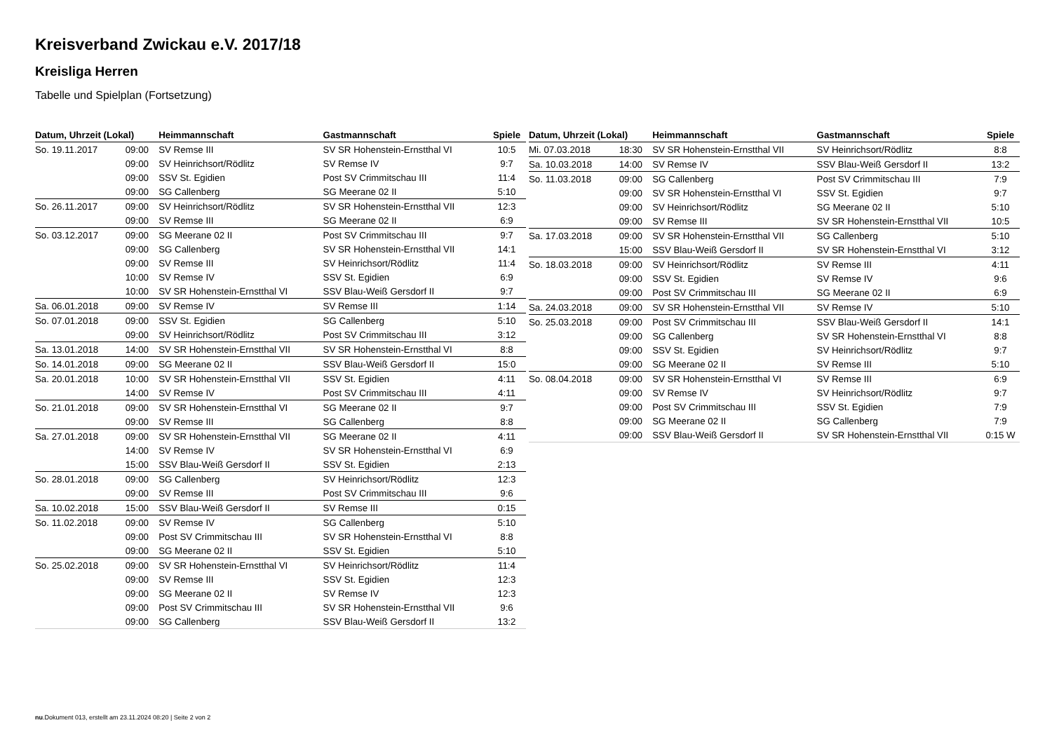Kreisverband Zwickau e.V. 2017/18
Kreisliga Herren
Tabelle und Spielplan (Fortsetzung)
| Datum, Uhrzeit (Lokal) | | Heimmannschaft | Gastmannschaft | Spiele |
| --- | --- | --- | --- | --- |
| So. 19.11.2017 | 09:00 | SV Remse III | SV SR Hohenstein-Ernstthal VI | 10:5 |
| | 09:00 | SV Heinrichsort/Rödlitz | SV Remse IV | 9:7 |
| | 09:00 | SSV St. Egidien | Post SV Crimmitschau III | 11:4 |
| | 09:00 | SG Callenberg | SG Meerane 02 II | 5:10 |
| So. 26.11.2017 | 09:00 | SV Heinrichsort/Rödlitz | SV SR Hohenstein-Ernstthal VII | 12:3 |
| | 09:00 | SV Remse III | SG Meerane 02 II | 6:9 |
| So. 03.12.2017 | 09:00 | SG Meerane 02 II | Post SV Crimmitschau III | 9:7 |
| | 09:00 | SG Callenberg | SV SR Hohenstein-Ernstthal VII | 14:1 |
| | 09:00 | SV Remse III | SV Heinrichsort/Rödlitz | 11:4 |
| | 10:00 | SV Remse IV | SSV St. Egidien | 6:9 |
| | 10:00 | SV SR Hohenstein-Ernstthal VI | SSV Blau-Weiß Gersdorf II | 9:7 |
| Sa. 06.01.2018 | 09:00 | SV Remse IV | SV Remse III | 1:14 |
| So. 07.01.2018 | 09:00 | SSV St. Egidien | SG Callenberg | 5:10 |
| | 09:00 | SV Heinrichsort/Rödlitz | Post SV Crimmitschau III | 3:12 |
| Sa. 13.01.2018 | 14:00 | SV SR Hohenstein-Ernstthal VII | SV SR Hohenstein-Ernstthal VI | 8:8 |
| So. 14.01.2018 | 09:00 | SG Meerane 02 II | SSV Blau-Weiß Gersdorf II | 15:0 |
| Sa. 20.01.2018 | 10:00 | SV SR Hohenstein-Ernstthal VII | SSV St. Egidien | 4:11 |
| | 14:00 | SV Remse IV | Post SV Crimmitschau III | 4:11 |
| So. 21.01.2018 | 09:00 | SV SR Hohenstein-Ernstthal VI | SG Meerane 02 II | 9:7 |
| | 09:00 | SV Remse III | SG Callenberg | 8:8 |
| Sa. 27.01.2018 | 09:00 | SV SR Hohenstein-Ernstthal VII | SG Meerane 02 II | 4:11 |
| | 14:00 | SV Remse IV | SV SR Hohenstein-Ernstthal VI | 6:9 |
| | 15:00 | SSV Blau-Weiß Gersdorf II | SSV St. Egidien | 2:13 |
| So. 28.01.2018 | 09:00 | SG Callenberg | SV Heinrichsort/Rödlitz | 12:3 |
| | 09:00 | SV Remse III | Post SV Crimmitschau III | 9:6 |
| Sa. 10.02.2018 | 15:00 | SSV Blau-Weiß Gersdorf II | SV Remse III | 0:15 |
| So. 11.02.2018 | 09:00 | SV Remse IV | SG Callenberg | 5:10 |
| | 09:00 | Post SV Crimmitschau III | SV SR Hohenstein-Ernstthal VI | 8:8 |
| | 09:00 | SG Meerane 02 II | SSV St. Egidien | 5:10 |
| So. 25.02.2018 | 09:00 | SV SR Hohenstein-Ernstthal VI | SV Heinrichsort/Rödlitz | 11:4 |
| | 09:00 | SV Remse III | SSV St. Egidien | 12:3 |
| | 09:00 | SG Meerane 02 II | SV Remse IV | 12:3 |
| | 09:00 | Post SV Crimmitschau III | SV SR Hohenstein-Ernstthal VII | 9:6 |
| | 09:00 | SG Callenberg | SSV Blau-Weiß Gersdorf II | 13:2 |
| Datum, Uhrzeit (Lokal) | | Heimmannschaft | Gastmannschaft | Spiele |
| --- | --- | --- | --- | --- |
| Mi. 07.03.2018 | 18:30 | SV SR Hohenstein-Ernstthal VII | SV Heinrichsort/Rödlitz | 8:8 |
| Sa. 10.03.2018 | 14:00 | SV Remse IV | SSV Blau-Weiß Gersdorf II | 13:2 |
| So. 11.03.2018 | 09:00 | SG Callenberg | Post SV Crimmitschau III | 7:9 |
| | 09:00 | SV SR Hohenstein-Ernstthal VI | SSV St. Egidien | 9:7 |
| | 09:00 | SV Heinrichsort/Rödlitz | SG Meerane 02 II | 5:10 |
| | 09:00 | SV Remse III | SV SR Hohenstein-Ernstthal VII | 10:5 |
| Sa. 17.03.2018 | 09:00 | SV SR Hohenstein-Ernstthal VII | SG Callenberg | 5:10 |
| | 15:00 | SSV Blau-Weiß Gersdorf II | SV SR Hohenstein-Ernstthal VI | 3:12 |
| So. 18.03.2018 | 09:00 | SV Heinrichsort/Rödlitz | SV Remse III | 4:11 |
| | 09:00 | SSV St. Egidien | SV Remse IV | 9:6 |
| | 09:00 | Post SV Crimmitschau III | SG Meerane 02 II | 6:9 |
| Sa. 24.03.2018 | 09:00 | SV SR Hohenstein-Ernstthal VII | SV Remse IV | 5:10 |
| So. 25.03.2018 | 09:00 | Post SV Crimmitschau III | SSV Blau-Weiß Gersdorf II | 14:1 |
| | 09:00 | SG Callenberg | SV SR Hohenstein-Ernstthal VI | 8:8 |
| | 09:00 | SSV St. Egidien | SV Heinrichsort/Rödlitz | 9:7 |
| | 09:00 | SG Meerane 02 II | SV Remse III | 5:10 |
| So. 08.04.2018 | 09:00 | SV SR Hohenstein-Ernstthal VI | SV Remse III | 6:9 |
| | 09:00 | SV Remse IV | SV Heinrichsort/Rödlitz | 9:7 |
| | 09:00 | Post SV Crimmitschau III | SSV St. Egidien | 7:9 |
| | 09:00 | SG Meerane 02 II | SG Callenberg | 7:9 |
| | 09:00 | SSV Blau-Weiß Gersdorf II | SV SR Hohenstein-Ernstthal VII | 0:15 W |
nu.Dokument 013, erstellt am 23.11.2024 08:20 | Seite 2 von 2